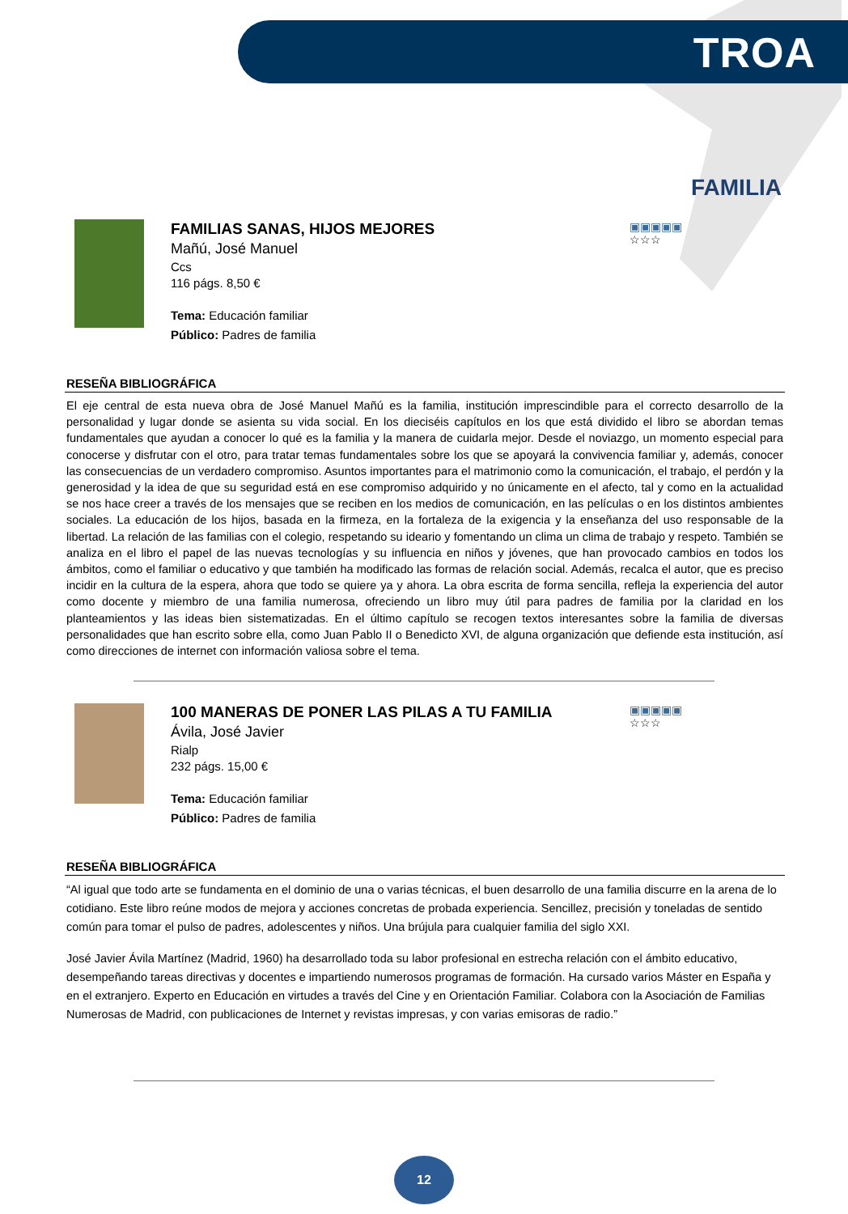TROA
FAMILIA
FAMILIAS SANAS, HIJOS MEJORES
Mañú, José Manuel
Ccs
116 págs. 8,50 €
Tema: Educación familiar
Público: Padres de familia
▣▣▣▣▣
☆☆☆
RESEÑA BIBLIOGRÁFICA
El eje central de esta nueva obra de José Manuel Mañú es la familia, institución imprescindible para el correcto desarrollo de la personalidad y lugar donde se asienta su vida social. En los dieciséis capítulos en los que está dividido el libro se abordan temas fundamentales que ayudan a conocer lo qué es la familia y la manera de cuidarla mejor. Desde el noviazgo, un momento especial para conocerse y disfrutar con el otro, para tratar temas fundamentales sobre los que se apoyará la convivencia familiar y, además, conocer las consecuencias de un verdadero compromiso. Asuntos importantes para el matrimonio como la comunicación, el trabajo, el perdón y la generosidad y la idea de que su seguridad está en ese compromiso adquirido y no únicamente en el afecto, tal y como en la actualidad se nos hace creer a través de los mensajes que se reciben en los medios de comunicación, en las películas o en los distintos ambientes sociales. La educación de los hijos, basada en la firmeza, en la fortaleza de la exigencia y la enseñanza del uso responsable de la libertad. La relación de las familias con el colegio, respetando su ideario y fomentando un clima un clima de trabajo y respeto. También se analiza en el libro el papel de las nuevas tecnologías y su influencia en niños y jóvenes, que han provocado cambios en todos los ámbitos, como el familiar o educativo y que también ha modificado las formas de relación social. Además, recalca el autor, que es preciso incidir en la cultura de la espera, ahora que todo se quiere ya y ahora. La obra escrita de forma sencilla, refleja la experiencia del autor como docente y miembro de una familia numerosa, ofreciendo un libro muy útil para padres de familia por la claridad en los planteamientos y las ideas bien sistematizadas. En el último capítulo se recogen textos interesantes sobre la familia de diversas personalidades que han escrito sobre ella, como Juan Pablo II o Benedicto XVI, de alguna organización que defiende esta institución, así como direcciones de internet con información valiosa sobre el tema.
100 MANERAS DE PONER LAS PILAS A TU FAMILIA
Ávila, José Javier
Rialp
232 págs. 15,00 €
Tema: Educación familiar
Público: Padres de familia
▣▣▣▣▣
☆☆☆
RESEÑA BIBLIOGRÁFICA
“Al igual que todo arte se fundamenta en el dominio de una o varias técnicas, el buen desarrollo de una familia discurre en la arena de lo cotidiano. Este libro reúne modos de mejora y acciones concretas de probada experiencia. Sencillez, precisión y toneladas de sentido común para tomar el pulso de padres, adolescentes y niños. Una brújula para cualquier familia del siglo XXI.
José Javier Ávila Martínez (Madrid, 1960) ha desarrollado toda su labor profesional en estrecha relación con el ámbito educativo, desempeñando tareas directivas y docentes e impartiendo numerosos programas de formación. Ha cursado varios Máster en España y en el extranjero. Experto en Educación en virtudes a través del Cine y en Orientación Familiar. Colabora con la Asociación de Familias Numerosas de Madrid, con publicaciones de Internet y revistas impresas, y con varias emisoras de radio.”
12